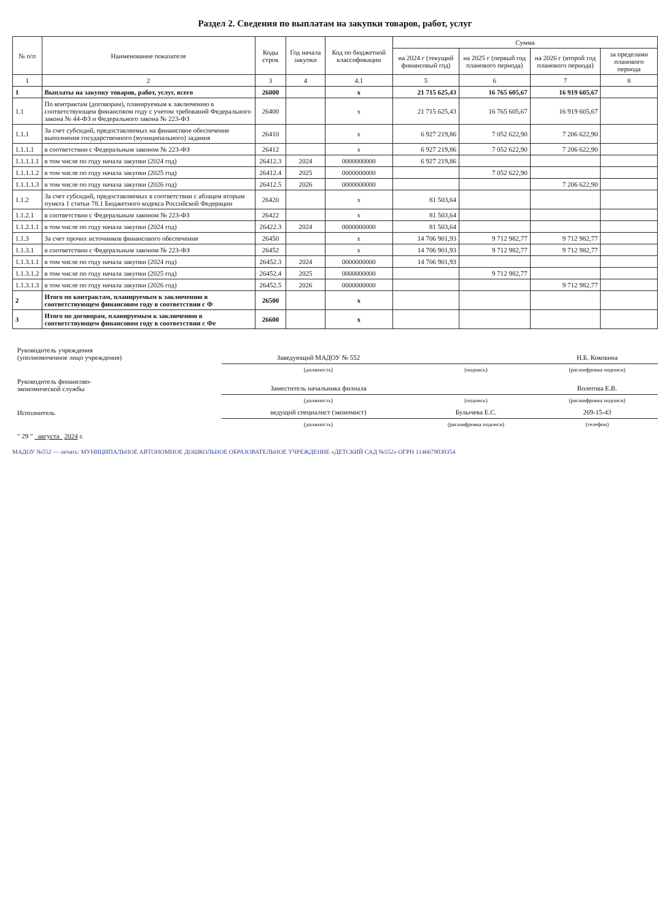Раздел 2. Сведения по выплатам на закупки товаров, работ, услуг
| № п/п | Наименование показателя | Коды строк | Год начала закупки | Код по бюджетной классификации | Сумма | | | |
| --- | --- | --- | --- | --- | --- | --- | --- | --- |
| | | | | | на 2024 г (текущий финансовый год) | на 2025 г (первый год планового периода) | на 2026 г (второй год планового периода) | за пределами планового периода |
| 1 | 2 | 3 | 4 | 4.1 | 5 | 6 | 7 | 8 |
| 1 | Выплаты на закупку товаров, работ, услуг, всего | 26000 | | x | 21 715 625,43 | 16 765 605,67 | 16 919 605,67 | |
| 1.1 | По контрактам (договорам), планируемым к заключению в соответствующем финансовом году с учетом требований Федерального закона № 44-ФЗ и Федерального закона № 223-ФЗ | 26400 | | x | 21 715 625,43 | 16 765 605,67 | 16 919 605,67 | |
| 1.1.1 | За счет субсидий, предоставляемых на финансовое обеспечение выполнения государственного (муниципального) задания | 26410 | | x | 6 927 219,86 | 7 052 622,90 | 7 206 622,90 | |
| 1.1.1.1 | в соответствии с Федеральным законом № 223-ФЗ | 26412 | | x | 6 927 219,86 | 7 052 622,90 | 7 206 622,90 | |
| 1.1.1.1.1 | в том числе по году начала закупки (2024 год) | 26412.3 | 2024 | 0000000000 | 6 927 219,86 | | | |
| 1.1.1.1.2 | в том числе по году начала закупки (2025 год) | 26412.4 | 2025 | 0000000000 | | 7 052 622,90 | | |
| 1.1.1.1.3 | в том числе по году начала закупки (2026 год) | 26412.5 | 2026 | 0000000000 | | | 7 206 622,90 | |
| 1.1.2 | За счет субсидий, предоставляемых в соответствии с абзацем вторым пункта 1 статьи 78.1 Бюджетного кодекса Российской Федерации | 26420 | | x | 81 503,64 | | | |
| 1.1.2.1 | в соответствии с Федеральным законом № 223-ФЗ | 26422 | | x | 81 503,64 | | | |
| 1.1.2.1.1 | в том числе по году начала закупки (2024 год) | 26422.3 | 2024 | 0000000000 | 81 503,64 | | | |
| 1.1.3 | За счет прочих источников финансового обеспечения | 26450 | | x | 14 706 901,93 | 9 712 982,77 | 9 712 982,77 | |
| 1.1.3.1 | в соответствии с Федеральным законом № 223-ФЗ | 26452 | | x | 14 706 901,93 | 9 712 982,77 | 9 712 982,77 | |
| 1.1.3.1.1 | в том числе по году начала закупки (2024 год) | 26452.3 | 2024 | 0000000000 | 14 706 901,93 | | | |
| 1.1.3.1.2 | в том числе по году начала закупки (2025 год) | 26452.4 | 2025 | 0000000000 | | 9 712 982,77 | | |
| 1.1.3.1.3 | в том числе по году начала закупки (2026 год) | 26452.5 | 2026 | 0000000000 | | | 9 712 982,77 | |
| 2 | Итого по контрактам, планируемым к заключению в соответствующем финансовом году в соответствии с Ф | 26500 | | x | | | | |
| 3 | Итого по договорам, планируемым к заключению в соответствующем финансовом году в соответствии с Фе | 26600 | | x | | | | |
| Руководитель учреждения (уполномоченное лицо учреждения) | Заведующий МАДОУ № 552 | | Н.Б. Коковина |
| | (должность) | (подпись) | (расшифровка подписи) |
| Руководитель финансово- экономической службы | Заместитель начальника филиала | | Волегова Е.В. |
| | (должность) | (подпись) | (расшифровка подписи) |
| Исполнитель | ведущий специалист (экономист) | Булычева Е.С. | 269-15-43 |
| | (должность) | (расшифровка подписи) | (телефон) |
| " 29 " августа 2024 г. | | | |
МАДОУ №552 — печать: МУНИЦИПАЛЬНОЕ АВТОНОМНОЕ ДОШКОЛЬНОЕ ОБРАЗОВАТЕЛЬНОЕ УЧРЕЖДЕНИЕ «ДЕТСКИЙ САД №552» ОГРН 1146679030354